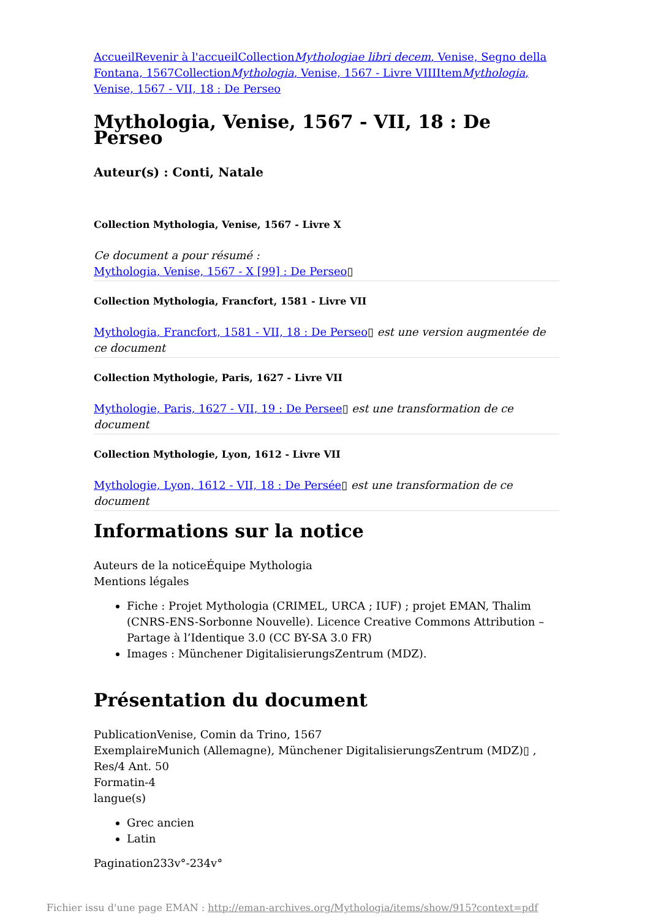Accueil Revenir à l'accueil CollectionMythologiae libri decem, Venise, Segno della Fontana, 1567 CollectionMythologia, Venise, 1567 - Livre VIII ItemMythologia, Venise, 1567 - VII, 18 : De Perseo
Mythologia, Venise, 1567 - VII, 18 : De Perseo
Auteur(s) : Conti, Natale
Collection Mythologia, Venise, 1567 - Livre X
Ce document a pour résumé :
Mythologia, Venise, 1567 - X [99] : De Perseo▯
Collection Mythologia, Francfort, 1581 - Livre VII
Mythologia, Francfort, 1581 - VII, 18 : De Perseo▯ est une version augmentée de ce document
Collection Mythologie, Paris, 1627 - Livre VII
Mythologie, Paris, 1627 - VII, 19 : De Persee▯ est une transformation de ce document
Collection Mythologie, Lyon, 1612 - Livre VII
Mythologie, Lyon, 1612 - VII, 18 : De Persée▯ est une transformation de ce document
Informations sur la notice
Auteurs de la noticeÉquipe Mythologia
Mentions légales
Fiche : Projet Mythologia (CRIMEL, URCA ; IUF) ; projet EMAN, Thalim (CNRS-ENS-Sorbonne Nouvelle). Licence Creative Commons Attribution – Partage à l’Identique 3.0 (CC BY-SA 3.0 FR)
Images : Münchener DigitalisierungsZentrum (MDZ).
Présentation du document
PublicationVenise, Comin da Trino, 1567
ExemplaireMunich (Allemagne), Münchener DigitalisierungsZentrum (MDZ)▯ , Res/4 Ant. 50
Formatin-4
langue(s)
Grec ancien
Latin
Pagination233v°-234v°
Fichier issu d'une page EMAN : http://eman-archives.org/Mythologia/items/show/915?context=pdf